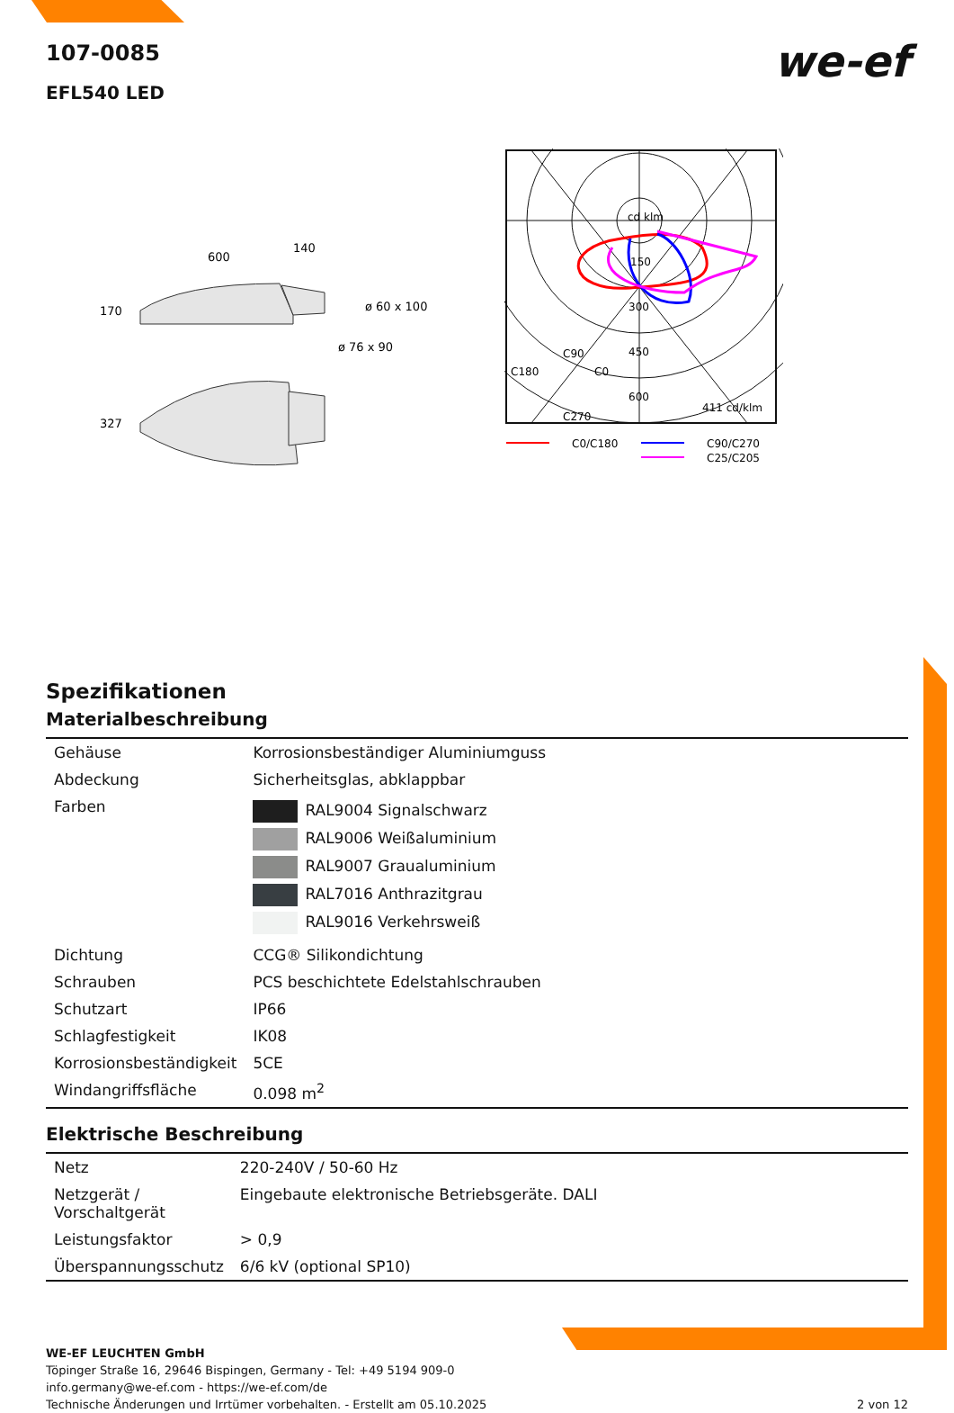we-ef
107-0085
EFL540 LED
600
140
170
ø 60 x 100
ø 76 x 90
327
cd klm
150
300
450
600
C90
C180
C0
C270
411 cd/klm
C0/C180
C90/C270
C25/C205
Spezifikationen
Materialbeschreibung
| Gehäuse | Korrosionsbeständiger Aluminiumguss |
| Abdeckung | Sicherheitsglas, abklappbar |
| Farben | RAL9004 Signalschwarz RAL9006 Weißaluminium RAL9007 Graualuminium RAL7016 Anthrazitgrau RAL9016 Verkehrsweiß |
| Dichtung | CCG® Silikondichtung |
| Schrauben | PCS beschichtete Edelstahlschrauben |
| Schutzart | IP66 |
| Schlagfestigkeit | IK08 |
| Korrosionsbeständigkeit | 5CE |
| Windangriffsfläche | 0.098 m<sup>2</sup> |
Elektrische Beschreibung
| Netz | 220-240V / 50-60 Hz |
| Netzgerät / Vorschaltgerät | Eingebaute elektronische Betriebsgeräte. DALI |
| Leistungsfaktor | > 0,9 |
| Überspannungsschutz | 6/6 kV (optional SP10) |
WE-EF LEUCHTEN GmbH
Töpinger Straße 16, 29646 Bispingen, Germany - Tel: +49 5194 909-0
info.germany@we-ef.com - https://we-ef.com/de
Technische Änderungen und Irrtümer vorbehalten. - Erstellt am 05.10.2025 2 von 12